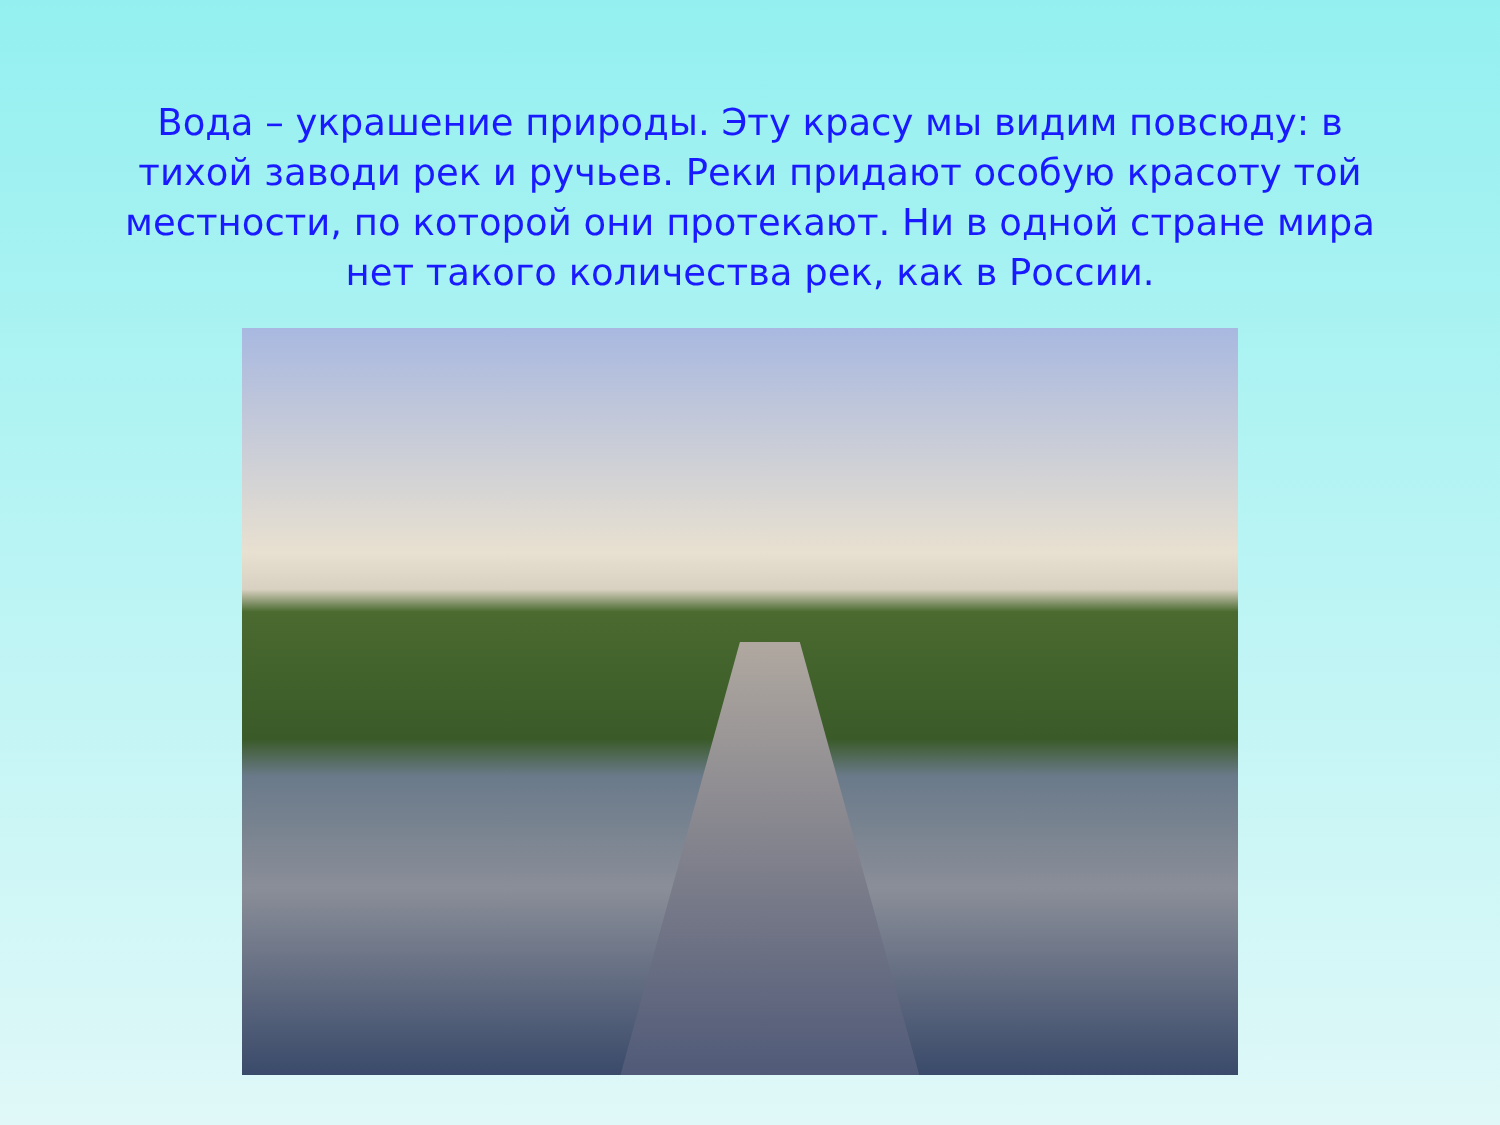Вода – украшение природы. Эту красу мы видим повсюду: в тихой заводи рек и ручьев. Реки придают особую красоту той местности, по которой они протекают. Ни в одной стране мира нет такого количества рек, как в России.